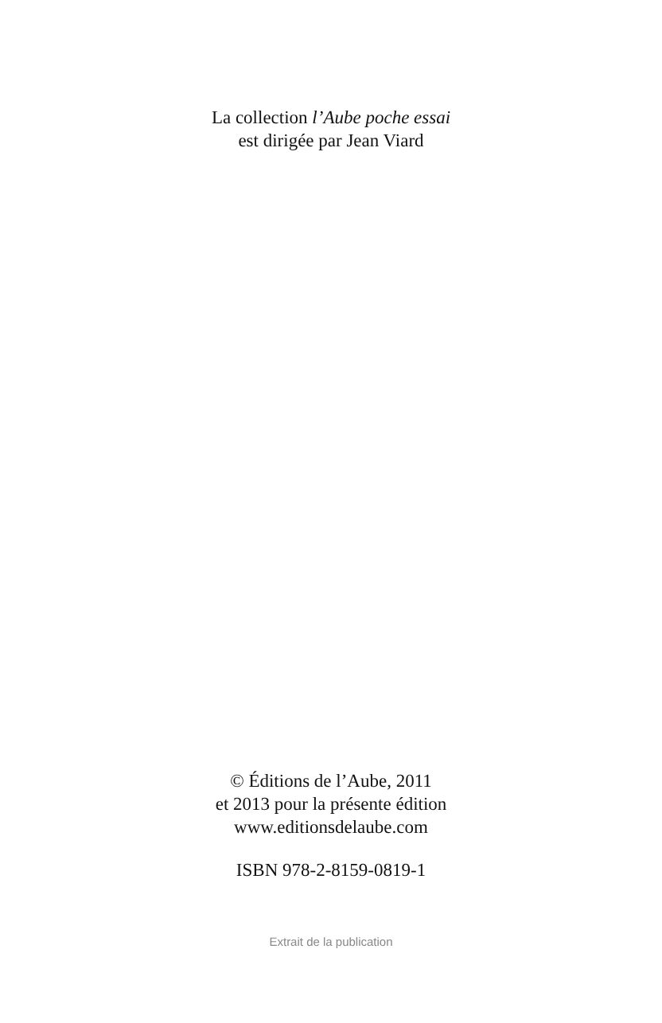La collection l’Aube poche essai
est dirigée par Jean Viard
© Éditions de l’Aube, 2011
et 2013 pour la présente édition
www.editionsdelaube.com
ISBN 978-2-8159-0819-1
Extrait de la publication